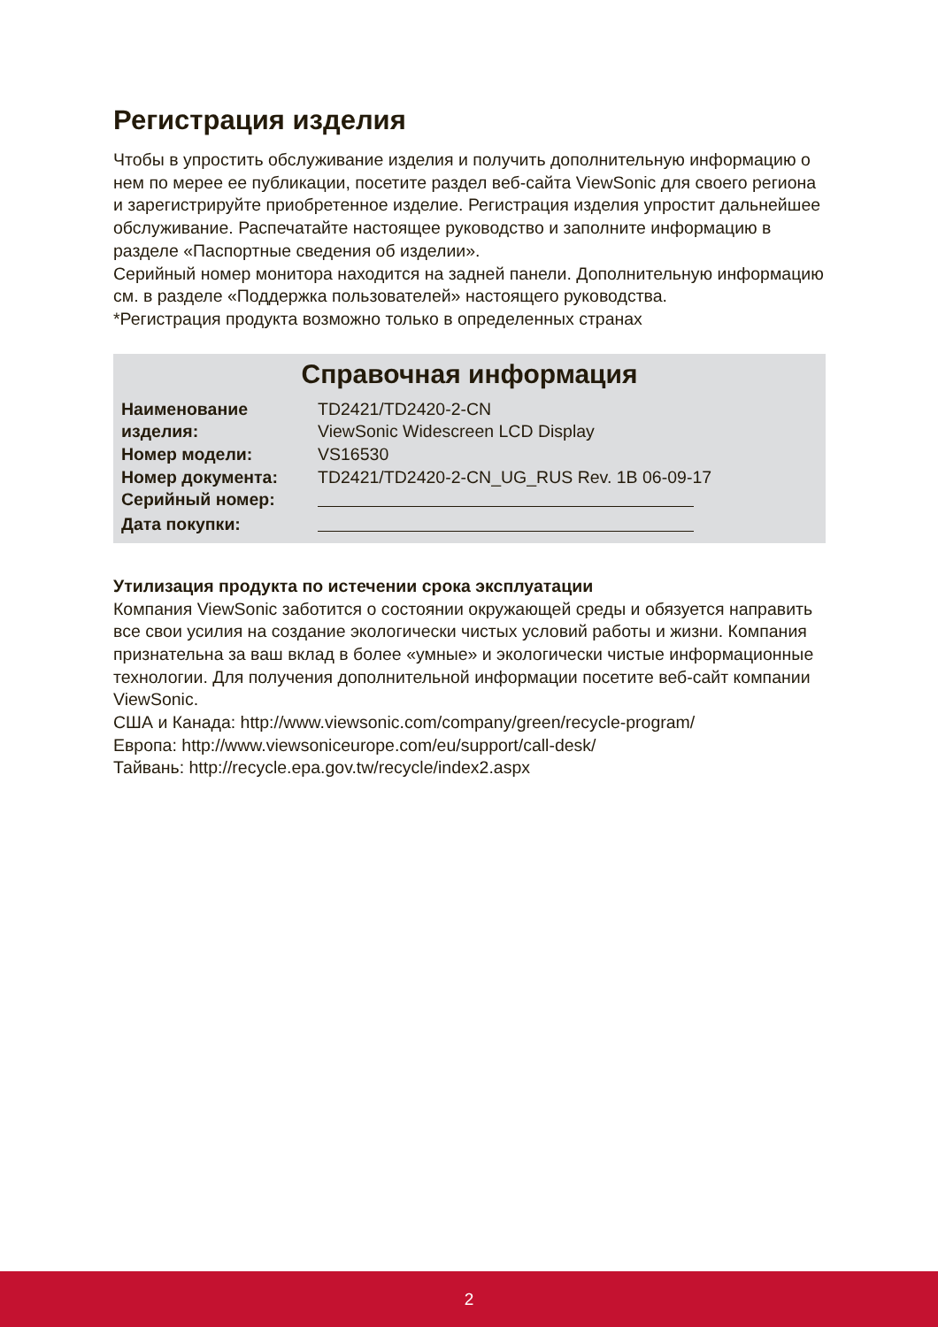Регистрация изделия
Чтобы в упростить обслуживание изделия и получить дополнительную информацию о нем по мерее ее публикации, посетите раздел веб-сайта ViewSonic для своего региона и зарегистрируйте приобретенное изделие. Регистрация изделия упростит дальнейшее обслуживание. Распечатайте настоящее руководство и заполните информацию в разделе «Паспортные сведения об изделии».
Серийный номер монитора находится на задней панели. Дополнительную информацию см. в разделе «Поддержка пользователей» настоящего руководства.
*Регистрация продукта возможно только в определенных странах
Справочная информация
| Наименование изделия: | TD2421/TD2420-2-CN ViewSonic Widescreen LCD Display |
| Номер модели: | VS16530 |
| Номер документа: | TD2421/TD2420-2-CN_UG_RUS Rev. 1B 06-09-17 |
| Серийный номер: | |
| Дата покупки: | |
Утилизация продукта по истечении срока эксплуатации
Компания ViewSonic заботится о состоянии окружающей среды и обязуется направить все свои усилия на создание экологически чистых условий работы и жизни. Компания признательна за ваш вклад в более «умные» и экологически чистые информационные технологии. Для получения дополнительной информации посетите веб-сайт компании ViewSonic.
США и Канада: http://www.viewsonic.com/company/green/recycle-program/
Европа: http://www.viewsoniceurope.com/eu/support/call-desk/
Тайвань: http://recycle.epa.gov.tw/recycle/index2.aspx
2